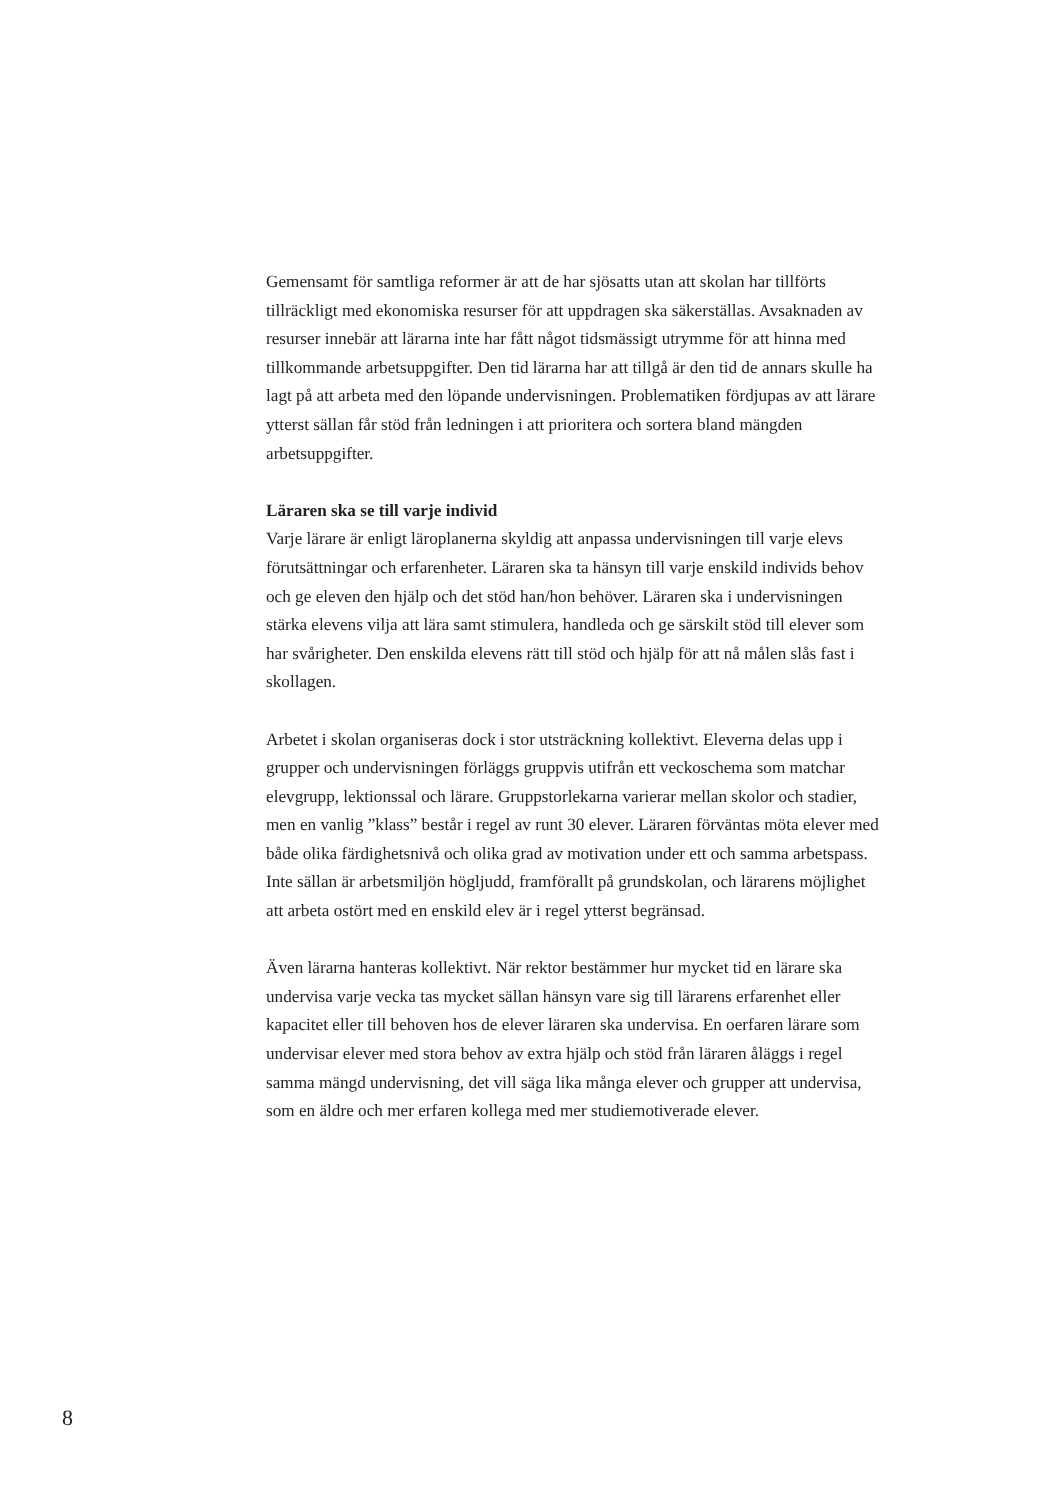Gemensamt för samtliga reformer är att de har sjösatts utan att skolan har tillförts tillräckligt med ekonomiska resurser för att uppdragen ska säkerställas. Avsaknaden av resurser innebär att lärarna inte har fått något tidsmässigt utrymme för att hinna med tillkommande arbetsupp­gifter. Den tid lärarna har att tillgå är den tid de annars skulle ha lagt på att arbeta med den löpande undervisningen. Problematiken för­djupas av att lärare ytterst sällan får stöd från ledningen i att prioritera och sortera bland mängden arbetsuppgifter.
Läraren ska se till varje individ
Varje lärare är enligt läroplanerna skyldig att anpassa undervisningen till varje elevs förutsättningar och erfarenheter. Läraren ska ta hänsyn till varje enskild individs behov och ge eleven den hjälp och det stöd han/hon behöver. Läraren ska i undervisningen stärka elevens vilja att lära samt stimulera, handleda och ge särskilt stöd till elever som har svårigheter. Den enskilda elevens rätt till stöd och hjälp för att nå må­len slås fast i skollagen.
Arbetet i skolan organiseras dock i stor utsträckning kollektivt. Eleverna delas upp i grupper och undervisningen förläggs gruppvis utifrån ett veckoschema som matchar elevgrupp, lektionssal och lärare. Grupp­storlekarna varierar mellan skolor och stadier, men en vanlig ”klass” består i regel av runt 30 elever. Läraren förväntas möta elever med både olika färdighetsnivå och olika grad av motivation under ett och samma arbetspass. Inte sällan är arbetsmiljön högljudd, framförallt på grund­skolan, och lärarens möjlighet att arbeta ostört med en enskild elev är i regel ytterst begränsad.
Även lärarna hanteras kollektivt. När rektor bestämmer hur mycket tid en lärare ska undervisa varje vecka tas mycket sällan hänsyn vare sig till lärarens erfarenhet eller kapacitet eller till behoven hos de elever lära­ren ska undervisa. En oerfaren lärare som undervisar elever med stora behov av extra hjälp och stöd från läraren åläggs i regel samma mängd undervisning, det vill säga lika många elever och grupper att undervisa, som en äldre och mer erfaren kollega med mer studiemotiverade elever.
8